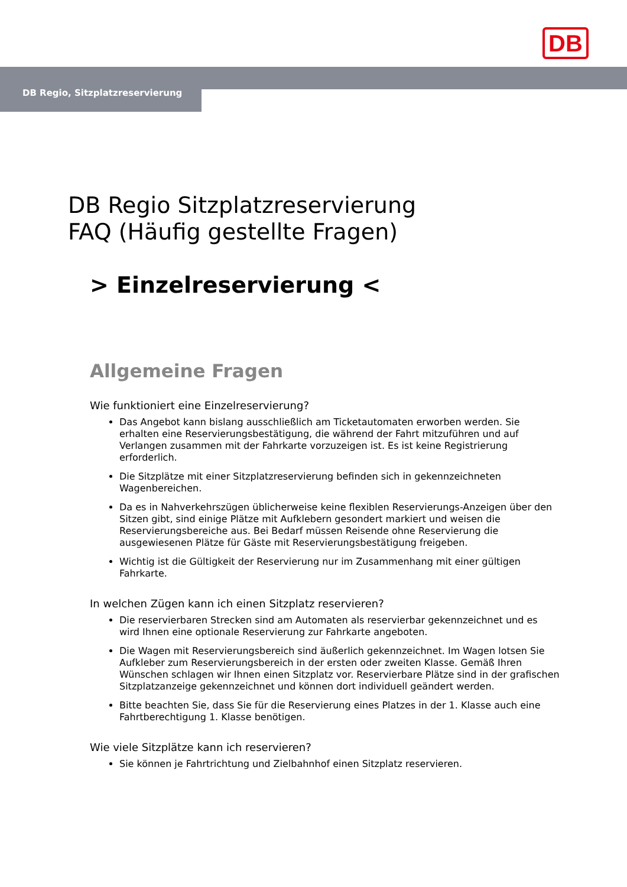DB
DB Regio, Sitzplatzreservierung
DB Regio Sitzplatzreservierung
FAQ (Häufig gestellte Fragen)
> Einzelreservierung <
Allgemeine Fragen
Wie funktioniert eine Einzelreservierung?
Das Angebot kann bislang ausschließlich am Ticketautomaten erworben werden. Sie erhalten eine Reservierungsbestätigung, die während der Fahrt mitzuführen und auf Verlangen zusammen mit der Fahrkarte vorzuzeigen ist. Es ist keine Registrierung erforderlich.
Die Sitzplätze mit einer Sitzplatzreservierung befinden sich in gekennzeichneten Wagenbereichen.
Da es in Nahverkehrszügen üblicherweise keine flexiblen Reservierungs-Anzeigen über den Sitzen gibt, sind einige Plätze mit Aufklebern gesondert markiert und weisen die Reservierungsbereiche aus. Bei Bedarf müssen Reisende ohne Reservierung die ausgewiesenen Plätze für Gäste mit Reservierungsbestätigung freigeben.
Wichtig ist die Gültigkeit der Reservierung nur im Zusammenhang mit einer gültigen Fahrkarte.
In welchen Zügen kann ich einen Sitzplatz reservieren?
Die reservierbaren Strecken sind am Automaten als reservierbar gekennzeichnet und es wird Ihnen eine optionale Reservierung zur Fahrkarte angeboten.
Die Wagen mit Reservierungsbereich sind äußerlich gekennzeichnet. Im Wagen lotsen Sie Aufkleber zum Reservierungsbereich in der ersten oder zweiten Klasse. Gemäß Ihren Wünschen schlagen wir Ihnen einen Sitzplatz vor. Reservierbare Plätze sind in der grafischen Sitzplatzanzeige gekennzeichnet und können dort individuell geändert werden.
Bitte beachten Sie, dass Sie für die Reservierung eines Platzes in der 1. Klasse auch eine Fahrtberechtigung 1. Klasse benötigen.
Wie viele Sitzplätze kann ich reservieren?
Sie können je Fahrtrichtung und Zielbahnhof einen Sitzplatz reservieren.